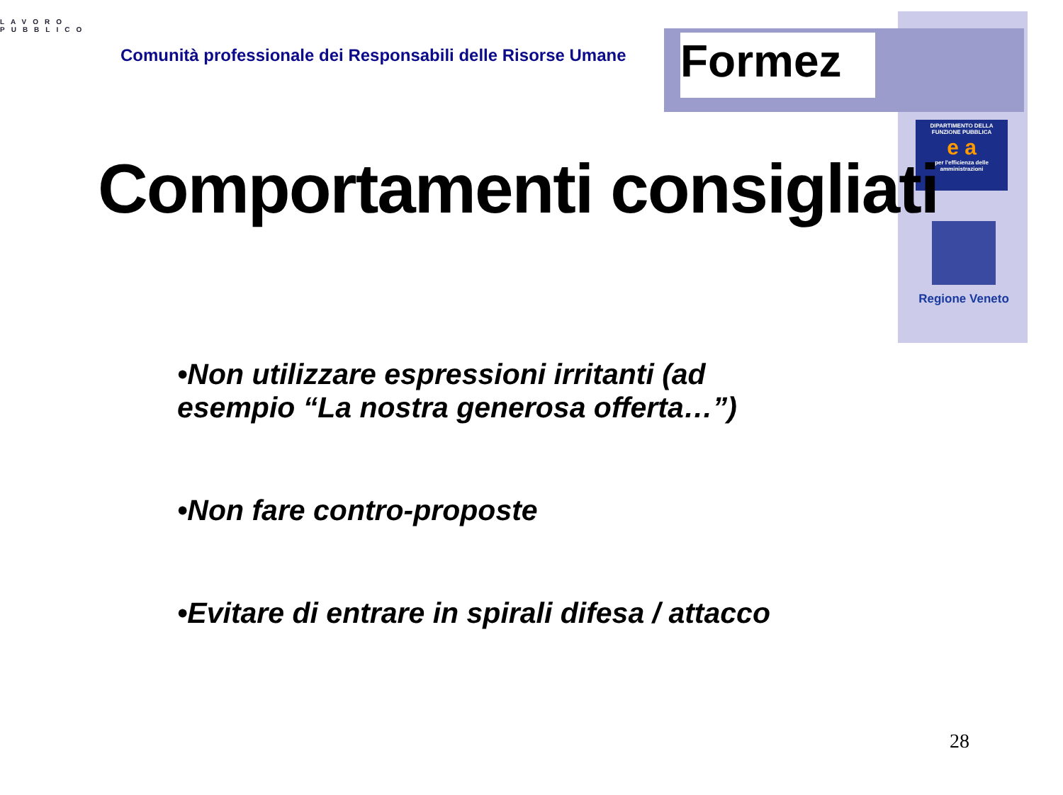LAVORO
PUBBLICO
Comunità professionale dei Responsabili delle Risorse Umane
Formez
DIPARTIMENTO DELLA FUNZIONE PUBBLICA
e a
per l'efficienza delle amministrazioni
Regione Veneto
Comportamenti consigliati
•Non utilizzare espressioni irritanti (ad esempio “La nostra generosa offerta…”)
•Non fare contro-proposte
•Evitare di entrare in spirali difesa / attacco
28